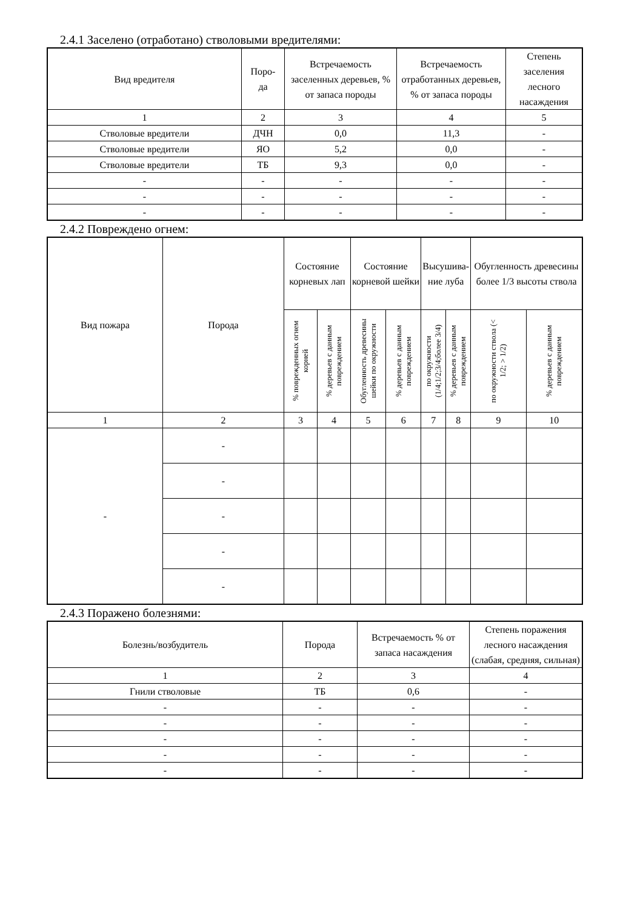2.4.1 Заселено (отработано) стволовыми вредителями:
| Вид вредителя | Поро- да | Встречаемость заселенных деревьев, % от запаса породы | Встречаемость отработанных деревьев, % от запаса породы | Степень заселения лесного насаждения |
| --- | --- | --- | --- | --- |
| 1 | 2 | 3 | 4 | 5 |
| Стволовые вредители | ДЧН | 0,0 | 11,3 | - |
| Стволовые вредители | ЯО | 5,2 | 0,0 | - |
| Стволовые вредители | ТБ | 9,3 | 0,0 | - |
| - | - | - | - | - |
| - | - | - | - | - |
| - | - | - | - | - |
2.4.2 Повреждено огнем:
| Вид пожара | Порода | Состояние корневых лап | | Состояние корневой шейки | | Высушива- ние луба | | Обугленность древесины более 1/3 высоты ствола | |
| --- | --- | --- | --- | --- | --- | --- | --- | --- | --- |
| | | % поврежденных огнем корней | % деревьев с данным повреждением | Обугленность древесины шейки по окружности | % деревьев с данным повреждением | по окружности (1/4;1/2;3/4;более 3/4) | % деревьев с данным повреждением | по окружности ствола (< 1/2; > 1/2) | % деревьев с данным повреждением |
| 1 | 2 | 3 | 4 | 5 | 6 | 7 | 8 | 9 | 10 |
| - | - | | | | | | | | |
| | - | | | | | | | | |
| | - | | | | | | | | |
| | - | | | | | | | | |
| | - | | | | | | | | |
2.4.3 Поражено болезнями:
| Болезнь/возбудитель | Порода | Встречаемость % от запаса насаждения | Степень поражения лесного насаждения (слабая, средняя, сильная) |
| --- | --- | --- | --- |
| 1 | 2 | 3 | 4 |
| Гнили стволовые | ТБ | 0,6 | - |
| - | - | - | - |
| - | - | - | - |
| - | - | - | - |
| - | - | - | - |
| - | - | - | - |